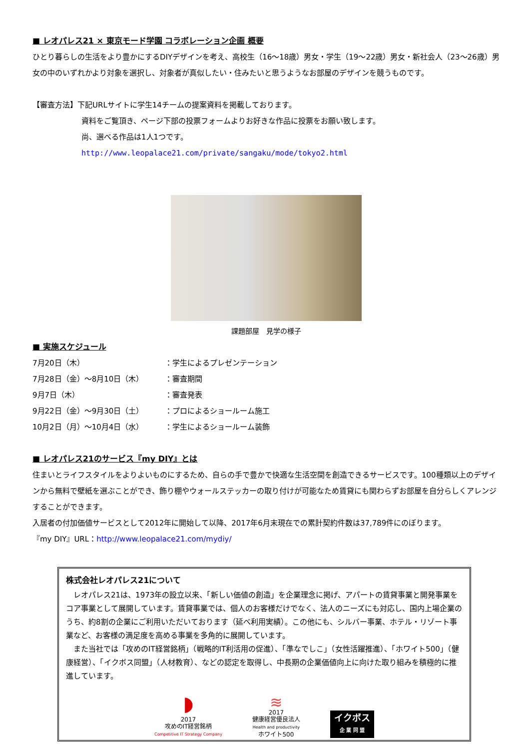■ レオパレス21 × 東京モード学園 コラボレーション企画 概要
ひとり暮らしの生活をより豊かにするDIYデザインを考え、高校生（16～18歳）男女・学生（19～22歳）男女・新社会人（23～26歳）男女の中のいずれかより対象を選択し、対象者が真似したい・住みたいと思うようなお部屋のデザインを競うものです。
【審査方法】下記URLサイトに学生14チームの提案資料を掲載しております。
資料をご覧頂き、ページ下部の投票フォームよりお好きな作品に投票をお願い致します。
尚、選べる作品は1人1つです。
http://www.leopalace21.com/private/sangaku/mode/tokyo2.html
課題部屋　見学の様子
■ 実施スケジュール
| 7月20日（木） | ： | 学生によるプレゼンテーション |
| 7月28日（金）～8月10日（木） | ： | 審査期間 |
| 9月7日（木） | ： | 審査発表 |
| 9月22日（金）～9月30日（土） | ： | プロによるショールーム施工 |
| 10月2日（月）～10月4日（水） | ： | 学生によるショールーム装飾 |
■ レオパレス21のサービス『my DIY』とは
住まいとライフスタイルをよりよいものにするため、自らの手で豊かで快適な生活空間を創造できるサービスです。100種類以上のデザインから無料で壁紙を選ぶことができ、飾り棚やウォールステッカーの取り付けが可能なため賃貸にも関わらずお部屋を自分らしくアレンジすることができます。
入居者の付加価値サービスとして2012年に開始して以降、2017年6月末現在での累計契約件数は37,789件にのぼります。
『my DIY』URL：http://www.leopalace21.com/mydiy/
株式会社レオパレス21について
　レオパレス21は、1973年の設立以来、「新しい価値の創造」を企業理念に掲げ、アパートの賃貸事業と開発事業をコア事業として展開しています。賃貸事業では、個人のお客様だけでなく、法人のニーズにも対応し、国内上場企業のうち、約8割の企業にご利用いただいております（延べ利用実績）。この他にも、シルバー事業、ホテル・リゾート事業など、お客様の満足度を高める事業を多角的に展開しています。
　また当社では「攻めのIT経営銘柄」（戦略的IT利活用の促進）、「準なでしこ」（女性活躍推進）、「ホワイト500」（健康経営）、「イクボス同盟」（人材教育）、などの認定を取得し、中長期の企業価値向上に向けた取り組みを積極的に推進しています。
◗
2017
攻めのIT経営銘柄
Competitive IT Strategy Company
≋
2017
健康経営優良法人
Health and productivity
ホワイト500
イクボス
企 業 同 盟